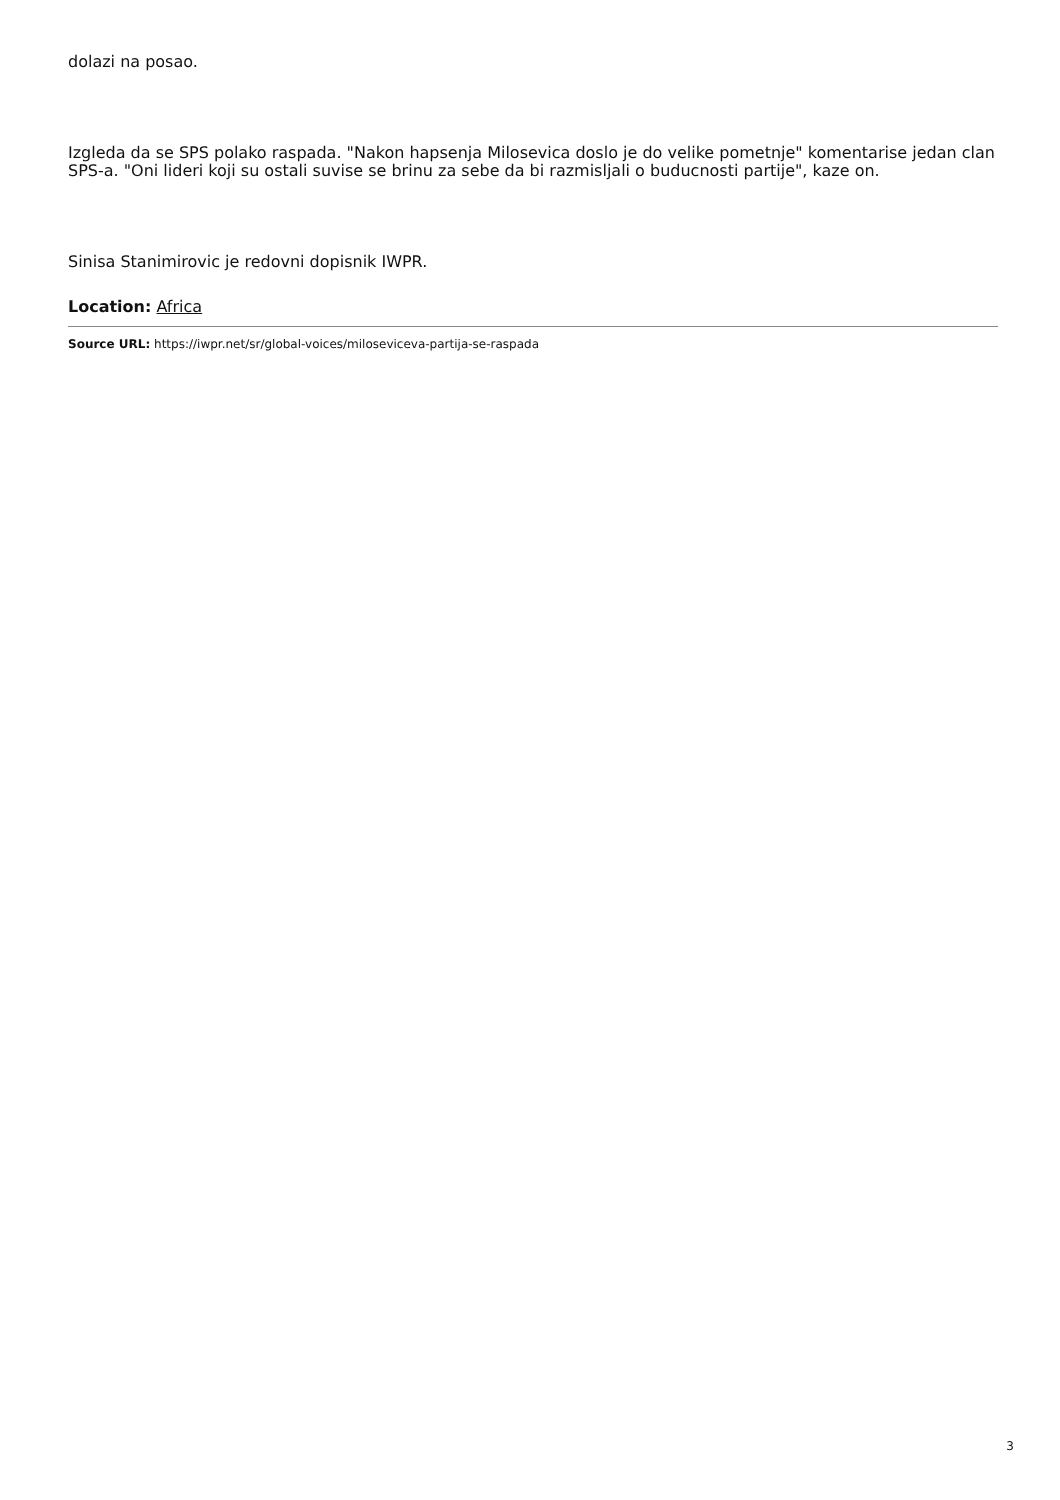dolazi na posao.
Izgleda da se SPS polako raspada. "Nakon hapsenja Milosevica doslo je do velike pometnje" komentarise jedan clan SPS-a. "Oni lideri koji su ostali suvise se brinu za sebe da bi razmisljali o buducnosti partije", kaze on.
Sinisa Stanimirovic je redovni dopisnik IWPR.
Location: Africa
Source URL: https://iwpr.net/sr/global-voices/miloseviceva-partija-se-raspada
3